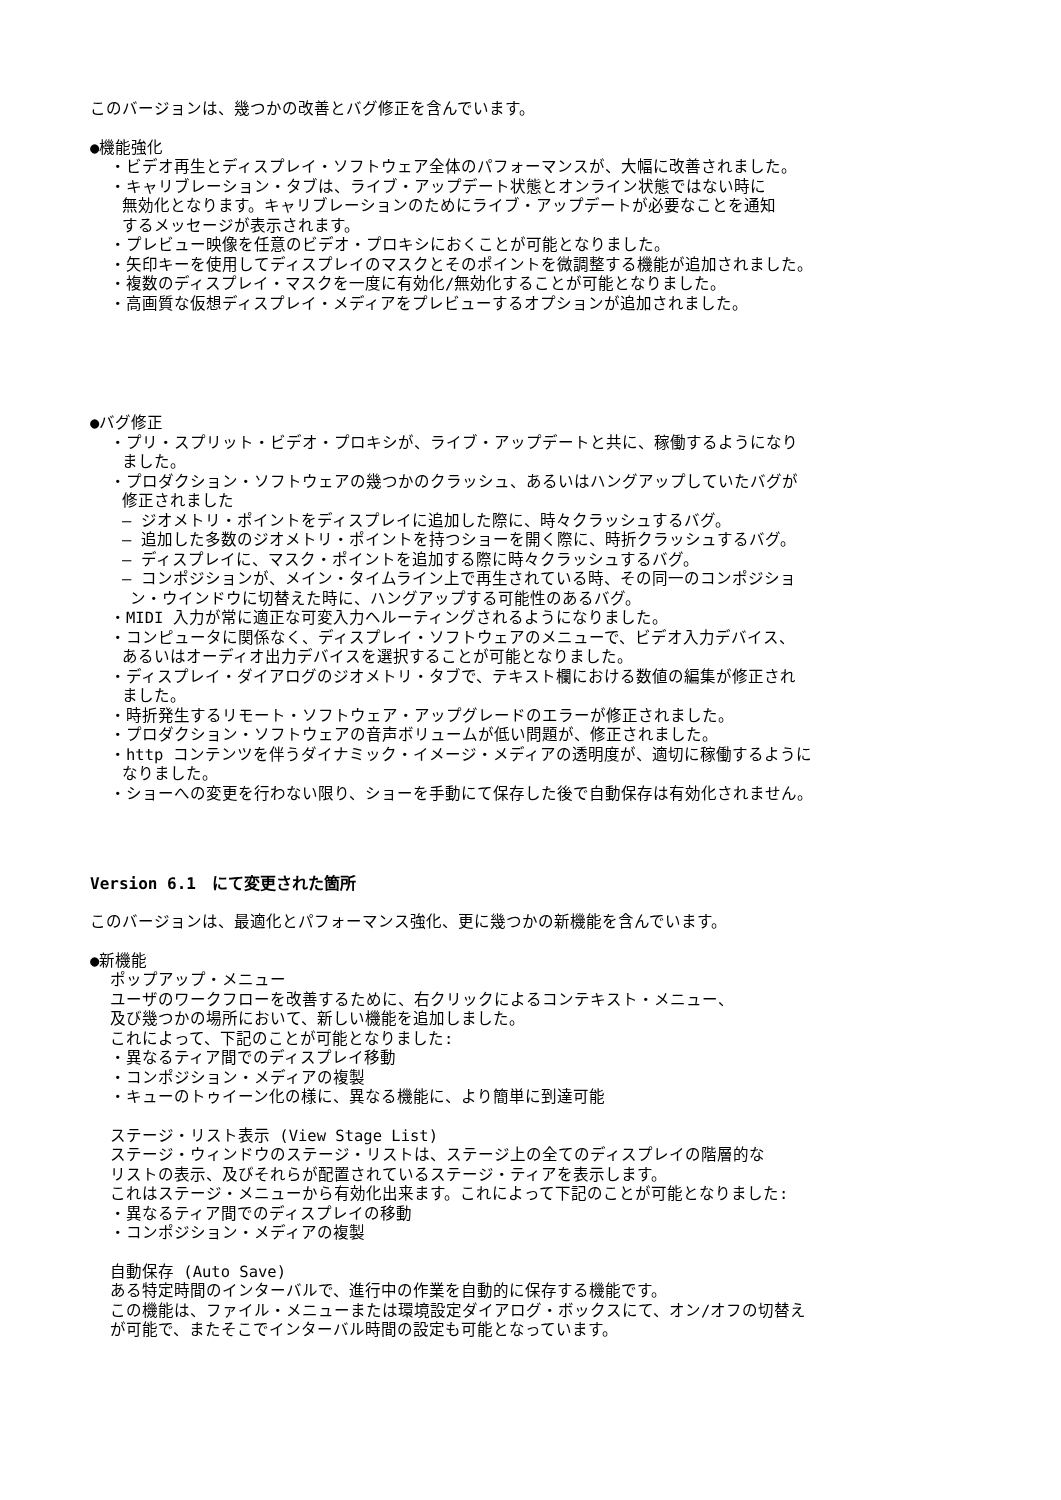このバージョンは、幾つかの改善とバグ修正を含んでいます。
●機能強化
・ビデオ再生とディスプレイ・ソフトウェア全体のパフォーマンスが、大幅に改善されました。
・キャリブレーション・タブは、ライブ・アップデート状態とオンライン状態ではない時に
無効化となります。キャリブレーションのためにライブ・アップデートが必要なことを通知
するメッセージが表示されます。
・プレビュー映像を任意のビデオ・プロキシにおくことが可能となりました。
・矢印キーを使用してディスプレイのマスクとそのポイントを微調整する機能が追加されました。
・複数のディスプレイ・マスクを一度に有効化/無効化することが可能となりました。
・高画質な仮想ディスプレイ・メディアをプレビューするオプションが追加されました。
●バグ修正
・プリ・スプリット・ビデオ・プロキシが、ライブ・アップデートと共に、稼働するようになり
ました。
・プロダクション・ソフトウェアの幾つかのクラッシュ、あるいはハングアップしていたバグが
修正されました
– ジオメトリ・ポイントをディスプレイに追加した際に、時々クラッシュするバグ。
– 追加した多数のジオメトリ・ポイントを持つショーを開く際に、時折クラッシュするバグ。
– ディスプレイに、マスク・ポイントを追加する際に時々クラッシュするバグ。
– コンポジションが、メイン・タイムライン上で再生されている時、その同一のコンポジショ
ン・ウインドウに切替えた時に、ハングアップする可能性のあるバグ。
・MIDI 入力が常に適正な可変入力ヘルーティングされるようになりました。
・コンピュータに関係なく、ディスプレイ・ソフトウェアのメニューで、ビデオ入力デバイス、
あるいはオーディオ出力デバイスを選択することが可能となりました。
・ディスプレイ・ダイアログのジオメトリ・タブで、テキスト欄における数値の編集が修正され
ました。
・時折発生するリモート・ソフトウェア・アップグレードのエラーが修正されました。
・プロダクション・ソフトウェアの音声ボリュームが低い問題が、修正されました。
・http コンテンツを伴うダイナミック・イメージ・メディアの透明度が、適切に稼働するように
なりました。
・ショーへの変更を行わない限り、ショーを手動にて保存した後で自動保存は有効化されません。
Version 6.1　にて変更された箇所
このバージョンは、最適化とパフォーマンス強化、更に幾つかの新機能を含んでいます。
●新機能
ポップアップ・メニュー
ユーザのワークフローを改善するために、右クリックによるコンテキスト・メニュー、
及び幾つかの場所において、新しい機能を追加しました。
これによって、下記のことが可能となりました:
・異なるティア間でのディスプレイ移動
・コンポジション・メディアの複製
・キューのトゥイーン化の様に、異なる機能に、より簡単に到達可能
ステージ・リスト表示 (View Stage List)
ステージ・ウィンドウのステージ・リストは、ステージ上の全てのディスプレイの階層的な
リストの表示、及びそれらが配置されているステージ・ティアを表示します。
これはステージ・メニューから有効化出来ます。これによって下記のことが可能となりました:
・異なるティア間でのディスプレイの移動
・コンポジション・メディアの複製
自動保存 (Auto Save)
ある特定時間のインターバルで、進行中の作業を自動的に保存する機能です。
この機能は、ファイル・メニューまたは環境設定ダイアログ・ボックスにて、オン/オフの切替え
が可能で、またそこでインターバル時間の設定も可能となっています。